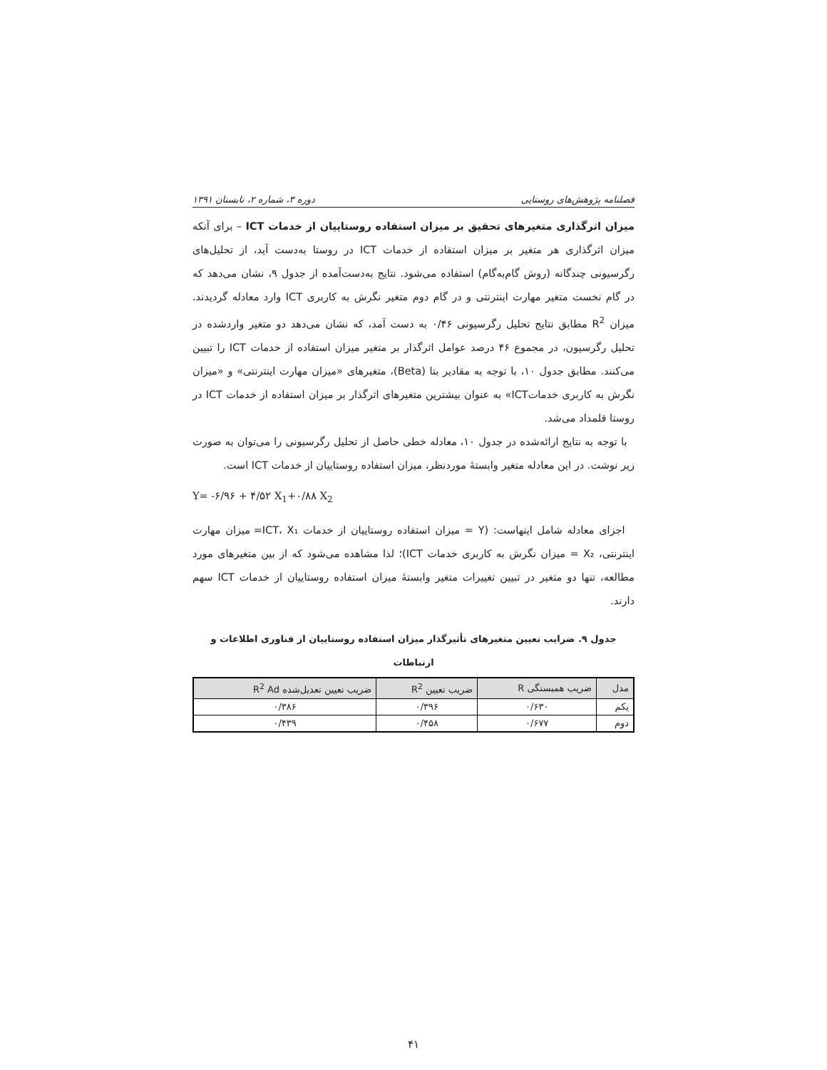فصلنامه پژوهش‌های روستایی دوره ۳، شماره ۲، تابستان ۱۳۹۱
میزان اثرگذاری متغیرهای تحقیق بر میزان استفاده روستاییان از خدمات ICT – برای آنکه میزان اثرگذاری هر متغیر بر میزان استفاده از خدمات ICT در روستا به‌دست آید، از تحلیل‌های رگرسیونی چندگانه (روش گام‌به‌گام) استفاده می‌شود. نتایج به‌دست‌آمده از جدول ۹، نشان می‌دهد که در گام نخست متغیر مهارت اینترنتی و در گام دوم متغیر نگرش به کاربری ICT وارد معادله گردیدند. میزان R<sup>2</sup> مطابق نتایج تحلیل رگرسیونی ۰/۴۶ به دست آمد، که نشان می‌دهد دو متغیر واردشده در تحلیل رگرسیون، در مجموع ۴۶ درصد عوامل اثرگذار بر متغیر میزان استفاده از خدمات ICT را تبیین می‌کنند. مطابق جدول ۱۰، با توجه به مقادیر بتا (Beta)، متغیرهای «میزان مهارت اینترنتی» و «میزان نگرش به کاربری خدماتICT» به عنوان بیشترین متغیرهای اثرگذار بر میزان استفاده از خدمات ICT در روستا قلمداد می‌شد.
با توجه به نتایج ارائه‌شده در جدول ۱۰، معادله خطی حاصل از تحلیل رگرسیونی را می‌توان به صورت زیر نوشت. در این معادله متغیر وابستهٔ موردنظر، میزان استفاده روستاییان از خدمات ICT است.
Y= -۶/۹۶ + ۴/۵۲ X<sub>1</sub>+۰/۸۸ X<sub>2</sub>
اجزای معادله شامل اینهاست: (Y = میزان استفاده روستاییان از خدمات ICT، X₁= میزان مهارت اینترنتی، X₂ = میزان نگرش به کاربری خدمات ICT)؛ لذا مشاهده می‌شود که از بین متغیرهای مورد مطالعه، تنها دو متغیر در تبیین تغییرات متغیر وابستهٔ میزان استفاده روستاییان از خدمات ICT سهم دارند.
جدول ۹. ضرایب تعیین متغیرهای تأثیرگذار میزان استفاده روستاییان از فناوری اطلاعات و ارتباطات
| مدل | ضریب همبستگی R | ضریب تعیین R<sup>2</sup> | ضریب تعیین تعدیل‌شده R<sup>2</sup> Ad |
| --- | --- | --- | --- |
| یکم | ۰/۶۳۰ | ۰/۳۹۶ | ۰/۳۸۶ |
| دوم | ۰/۶۷۷ | ۰/۴۵۸ | ۰/۴۳۹ |
۴۱